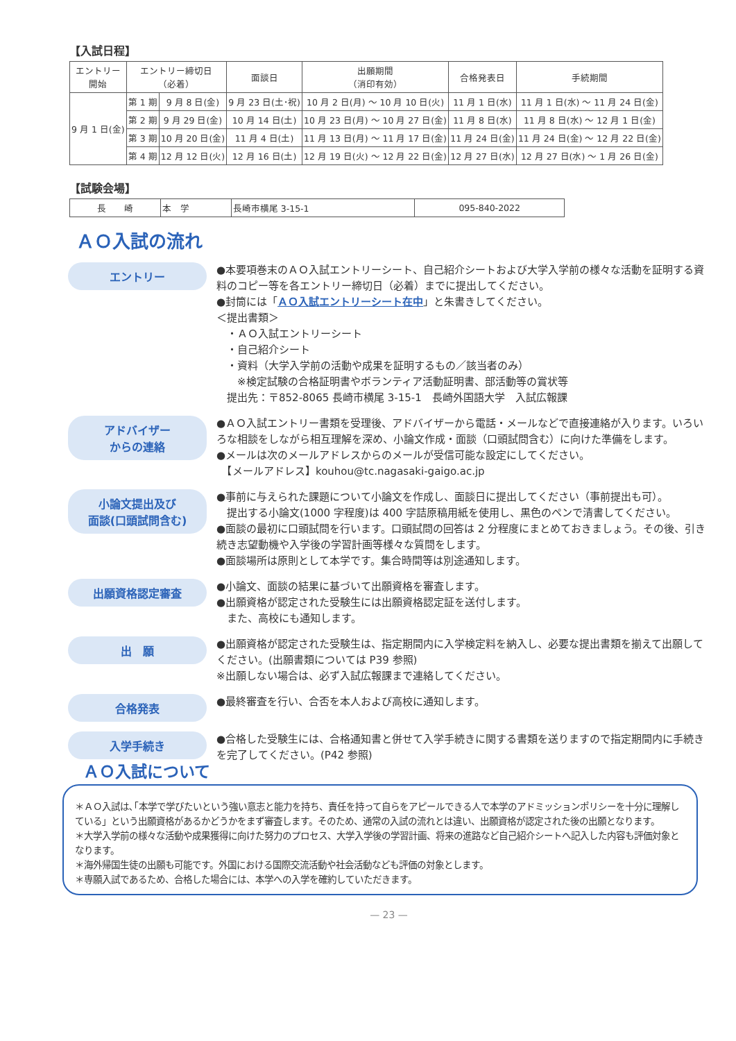【入試日程】
| エントリー 開始 | エントリー締切日 （必着） | | 面談日 | 出願期間 （消印有効） | 合格発表日 | 手続期間 |
| --- | --- | --- | --- | --- | --- | --- |
| 9 月 1 日(金) | 第 1 期 | 9 月 8 日(金) | 9 月 23 日(土･祝) | 10 月 2 日(月) ～ 10 月 10 日(火) | 11 月 1 日(水) | 11 月 1 日(水) ～ 11 月 24 日(金) |
| | 第 2 期 | 9 月 29 日(金) | 10 月 14 日(土) | 10 月 23 日(月) ～ 10 月 27 日(金) | 11 月 8 日(水) | 11 月 8 日(水) ～ 12 月 1 日(金) |
| | 第 3 期 | 10 月 20 日(金) | 11 月 4 日(土) | 11 月 13 日(月) ～ 11 月 17 日(金) | 11 月 24 日(金) | 11 月 24 日(金) ～ 12 月 22 日(金) |
| | 第 4 期 | 12 月 12 日(火) | 12 月 16 日(土) | 12 月 19 日(火) ～ 12 月 22 日(金) | 12 月 27 日(水) | 12 月 27 日(水) ～ 1 月 26 日(金) |
【試験会場】
| 長 崎 | 本 学 | 長崎市横尾 3-15-1 | 095-840-2022 |
ＡＯ入試の流れ
エントリー
●本要項巻末のＡＯ入試エントリーシート、自己紹介シートおよび大学入学前の様々な活動を証明する資料のコピー等を各エントリー締切日（必着）までに提出してください。
●封筒には「ＡＯ入試エントリーシート在中」と朱書きしてください。
＜提出書類＞
　・ＡＯ入試エントリーシート
　・自己紹介シート
　・資料（大学入学前の活動や成果を証明するもの／該当者のみ）
　　※検定試験の合格証明書やボランティア活動証明書、部活動等の賞状等
　提出先：〒852-8065 長崎市横尾 3-15-1　長崎外国語大学　入試広報課
アドバイザー
からの連絡
●ＡＯ入試エントリー書類を受理後、アドバイザーから電話・メールなどで直接連絡が入ります。いろいろな相談をしながら相互理解を深め、小論文作成・面談（口頭試問含む）に向けた準備をします。
●メールは次のメールアドレスからのメールが受信可能な設定にしてください。
　【メールアドレス】kouhou@tc.nagasaki-gaigo.ac.jp
小論文提出及び
面談(口頭試問含む)
●事前に与えられた課題について小論文を作成し、面談日に提出してください（事前提出も可）。
　提出する小論文(1000 字程度)は 400 字詰原稿用紙を使用し、黒色のペンで清書してください。
●面談の最初に口頭試問を行います。口頭試問の回答は 2 分程度にまとめておきましょう。その後、引き続き志望動機や入学後の学習計画等様々な質問をします。
●面談場所は原則として本学です。集合時間等は別途通知します。
出願資格認定審査
●小論文、面談の結果に基づいて出願資格を審査します。
●出願資格が認定された受験生には出願資格認定証を送付します。
　また、高校にも通知します。
出　願
●出願資格が認定された受験生は、指定期間内に入学検定料を納入し、必要な提出書類を揃えて出願してください。(出願書類については P39 参照)
※出願しない場合は、必ず入試広報課まで連絡してください。
合格発表
●最終審査を行い、合否を本人および高校に通知します。
入学手続き
●合格した受験生には、合格通知書と併せて入学手続きに関する書類を送りますので指定期間内に手続きを完了してください。(P42 参照)
ＡＯ入試について
＊ＡＯ入試は､｢本学で学びたいという強い意志と能力を持ち、責任を持って自らをアピールできる人で本学のアドミッションポリシーを十分に理解している」という出願資格があるかどうかをまず審査します。そのため、通常の入試の流れとは違い、出願資格が認定された後の出願となります。
＊大学入学前の様々な活動や成果獲得に向けた努力のプロセス、大学入学後の学習計画、将来の進路など自己紹介シートへ記入した内容も評価対象となります。
＊海外帰国生徒の出願も可能です。外国における国際交流活動や社会活動なども評価の対象とします。
＊専願入試であるため、合格した場合には、本学への入学を確約していただきます。
— 23 —